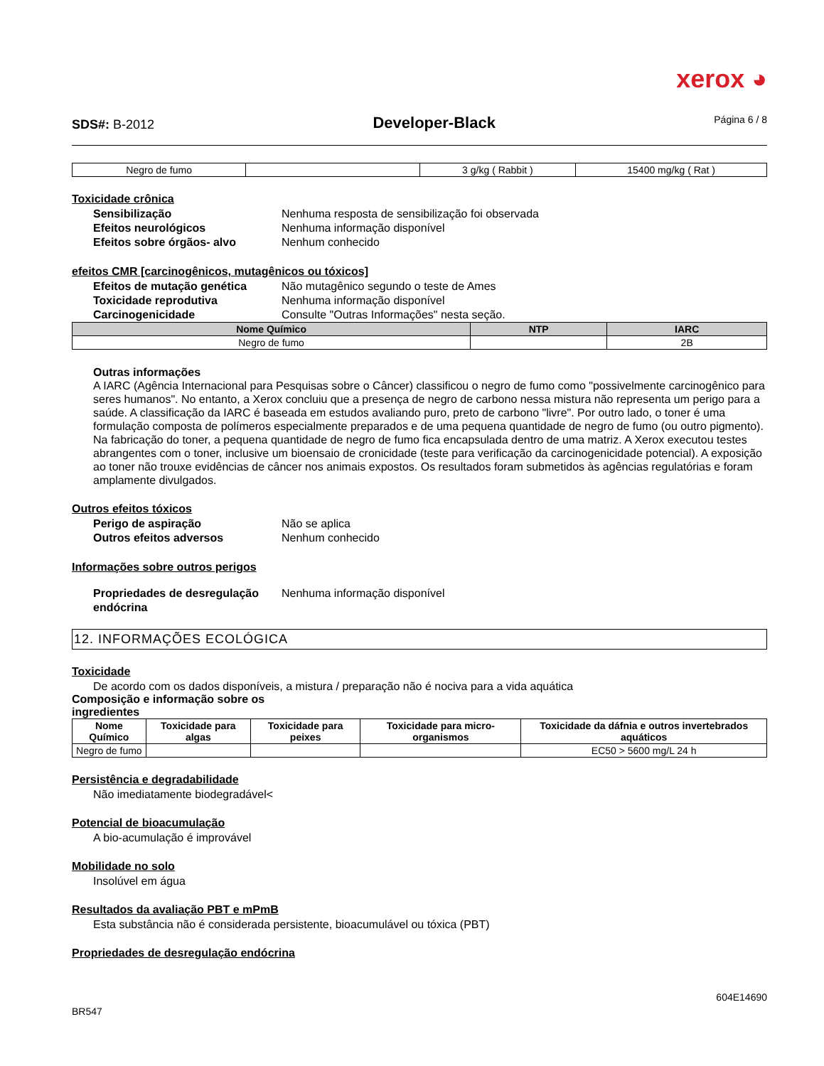xerox ◕
SDS#: B-2012 Developer-Black Página 6 / 8
| Negro de fumo | | 3 g/kg ( Rabbit ) | 15400 mg/kg ( Rat ) |
Toxicidade crônica
Sensibilização Nenhuma resposta de sensibilização foi observada
Efeitos neurológicos Nenhuma informação disponível
Efeitos sobre órgãos- alvo Nenhum conhecido
efeitos CMR [carcinogênicos, mutagênicos ou tóxicos]
Efeitos de mutação genética Não mutagênico segundo o teste de Ames
Toxicidade reprodutiva Nenhuma informação disponível
Carcinogenicidade Consulte "Outras Informações" nesta seção.
| Nome Químico | NTP | IARC |
| --- | --- | --- |
| Negro de fumo | | 2B |
Outras informações
A IARC (Agência Internacional para Pesquisas sobre o Câncer) classificou o negro de fumo como "possivelmente carcinogênico para seres humanos". No entanto, a Xerox concluiu que a presença de negro de carbono nessa mistura não representa um perigo para a saúde. A classificação da IARC é baseada em estudos avaliando puro, preto de carbono "livre". Por outro lado, o toner é uma formulação composta de polímeros especialmente preparados e de uma pequena quantidade de negro de fumo (ou outro pigmento). Na fabricação do toner, a pequena quantidade de negro de fumo fica encapsulada dentro de uma matriz. A Xerox executou testes abrangentes com o toner, inclusive um bioensaio de cronicidade (teste para verificação da carcinogenicidade potencial). A exposição ao toner não trouxe evidências de câncer nos animais expostos. Os resultados foram submetidos às agências regulatórias e foram amplamente divulgados.
Outros efeitos tóxicos
Perigo de aspiração Não se aplica
Outros efeitos adversos Nenhum conhecido
Informações sobre outros perigos
Propriedades de desregulação endócrina Nenhuma informação disponível
12. INFORMAÇÕES ECOLÓGICA
Toxicidade
De acordo com os dados disponíveis, a mistura / preparação não é nociva para a vida aquática
Composição e informação sobre os
ingredientes
| Nome Químico | Toxicidade para algas | Toxicidade para peixes | Toxicidade para micro-organismos | Toxicidade da dáfnia e outros invertebrados aquáticos |
| --- | --- | --- | --- | --- |
| Negro de fumo | | | | EC50 > 5600 mg/L 24 h |
Persistência e degradabilidade
Não imediatamente biodegradável<
Potencial de bioacumulação
A bio-acumulação é improvável
Mobilidade no solo
Insolúvel em água
Resultados da avaliação PBT e mPmB
Esta substância não é considerada persistente, bioacumulável ou tóxica (PBT)
Propriedades de desregulação endócrina
BR547 604E14690